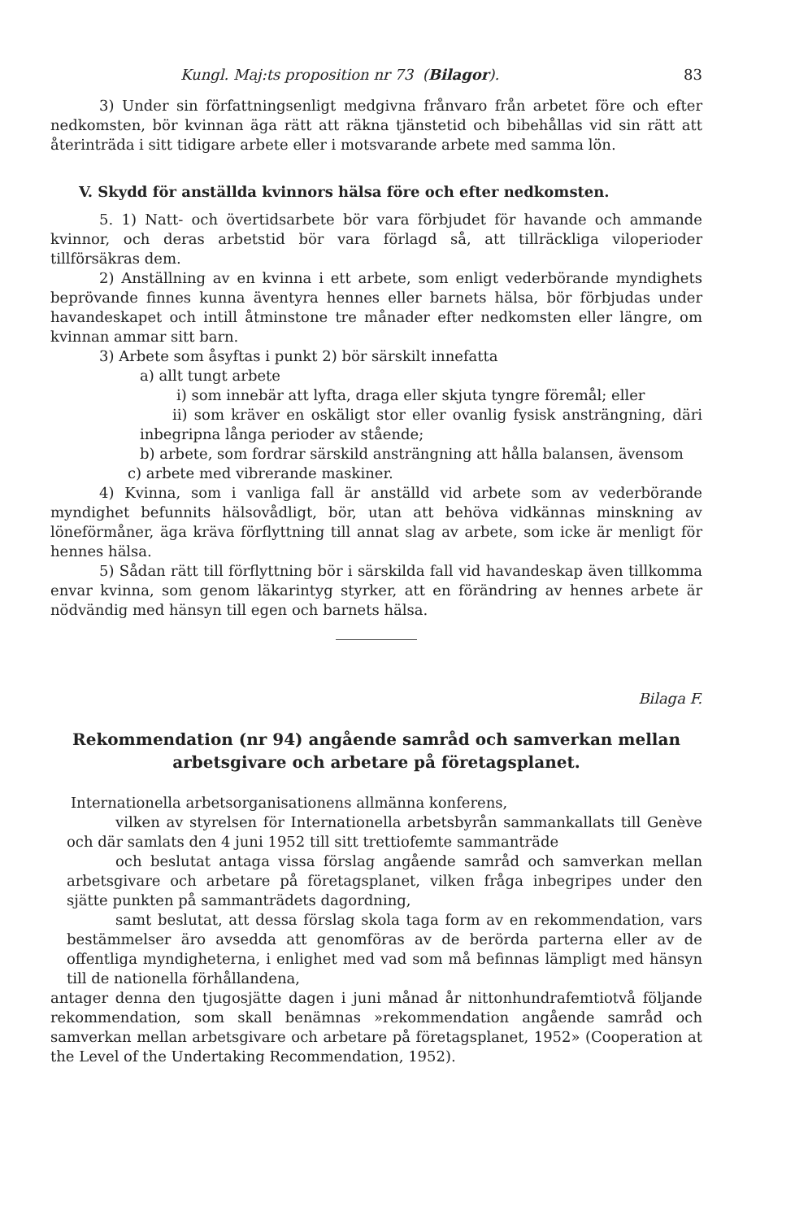Kungl. Maj:ts proposition nr 73 (Bilagor). 83
3) Under sin författningsenligt medgivna frånvaro från arbetet före och efter nedkomsten, bör kvinnan äga rätt att räkna tjänstetid och bibehållas vid sin rätt att återinträda i sitt tidigare arbete eller i motsvarande arbete med samma lön.
V. Skydd för anställda kvinnors hälsa före och efter nedkomsten.
5. 1) Natt- och övertidsarbete bör vara förbjudet för havande och ammande kvinnor, och deras arbetstid bör vara förlagd så, att tillräckliga viloperioder tillförsäkras dem.
2) Anställning av en kvinna i ett arbete, som enligt vederbörande myndighets beprövande finnes kunna äventyra hennes eller barnets hälsa, bör förbjudas under havandeskapet och intill åtminstone tre månader efter nedkomsten eller längre, om kvinnan ammar sitt barn.
3) Arbete som åsyftas i punkt 2) bör särskilt innefatta
a) allt tungt arbete
i) som innebär att lyfta, draga eller skjuta tyngre föremål; eller
ii) som kräver en oskäligt stor eller ovanlig fysisk ansträngning, däri inbegripna långa perioder av stående;
b) arbete, som fordrar särskild ansträngning att hålla balansen, ävensom
c) arbete med vibrerande maskiner.
4) Kvinna, som i vanliga fall är anställd vid arbete som av vederbörande myndighet befunnits hälsovådligt, bör, utan att behöva vidkännas minskning av löneförmåner, äga kräva förflyttning till annat slag av arbete, som icke är menligt för hennes hälsa.
5) Sådan rätt till förflyttning bör i särskilda fall vid havandeskap även tillkomma envar kvinna, som genom läkarintyg styrker, att en förändring av hennes arbete är nödvändig med hänsyn till egen och barnets hälsa.
Bilaga F.
Rekommendation (nr 94) angående samråd och samverkan mellan arbetsgivare och arbetare på företagsplanet.
Internationella arbetsorganisationens allmänna konferens,
vilken av styrelsen för Internationella arbetsbyrån sammankallats till Genève och där samlats den 4 juni 1952 till sitt trettiofemte sammanträde
och beslutat antaga vissa förslag angående samråd och samverkan mellan arbetsgivare och arbetare på företagsplanet, vilken fråga inbegripes under den sjätte punkten på sammanträdets dagordning,
samt beslutat, att dessa förslag skola taga form av en rekommendation, vars bestämmelser äro avsedda att genomföras av de berörda parterna eller av de offentliga myndigheterna, i enlighet med vad som må befinnas lämpligt med hänsyn till de nationella förhållandena,
antager denna den tjugosjätte dagen i juni månad år nittonhundrafemtiotvå följande rekommendation, som skall benämnas »rekommendation angående samråd och samverkan mellan arbetsgivare och arbetare på företagsplanet, 1952» (Cooperation at the Level of the Undertaking Recommendation, 1952).